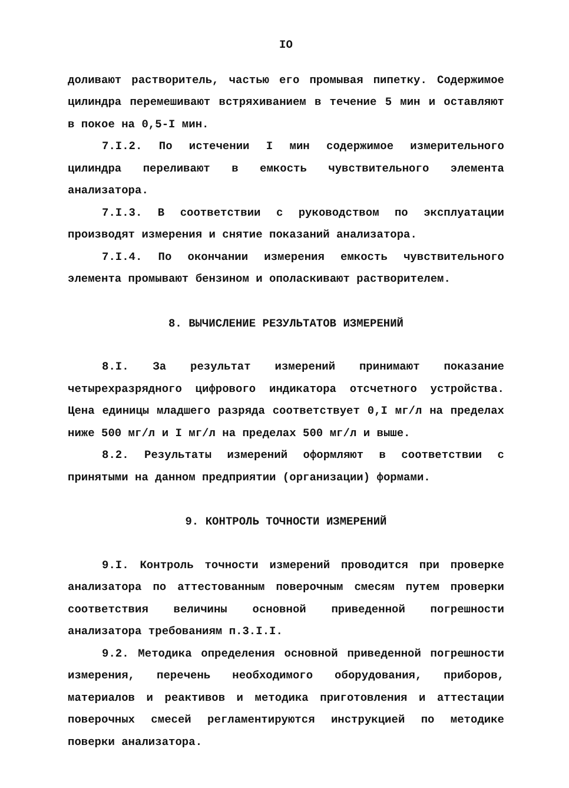IO
доливают растворитель, частью его промывая пипетку. Содержимое цилиндра перемешивают встряхиванием в течение 5 мин и оставляют в покое на 0,5-I мин.
7.I.2. По истечении I мин содержимое измерительного цилиндра переливают в емкость чувствительного элемента анализатора.
7.I.3. В соответствии с руководством по эксплуатации производят измерения и снятие показаний анализатора.
7.I.4. По окончании измерения емкость чувствительного элемента промывают бензином и ополаскивают растворителем.
8. ВЫЧИСЛЕНИЕ РЕЗУЛЬТАТОВ ИЗМЕРЕНИЙ
8.I. За результат измерений принимают показание четырехразрядного цифрового индикатора отсчетного устройства. Цена единицы младшего разряда соответствует 0,I мг/л на пределах ниже 500 мг/л и I мг/л на пределах 500 мг/л и выше.
8.2. Результаты измерений оформляют в соответствии с принятыми на данном предприятии (организации) формами.
9. КОНТРОЛЬ ТОЧНОСТИ ИЗМЕРЕНИЙ
9.I. Контроль точности измерений проводится при проверке анализатора по аттестованным поверочным смесям путем проверки соответствия величины основной приведенной погрешности анализатора требованиям п.3.I.I.
9.2. Методика определения основной приведенной погрешности измерения, перечень необходимого оборудования, приборов, материалов и реактивов и методика приготовления и аттестации поверочных смесей регламентируются инструкцией по методике поверки анализатора.